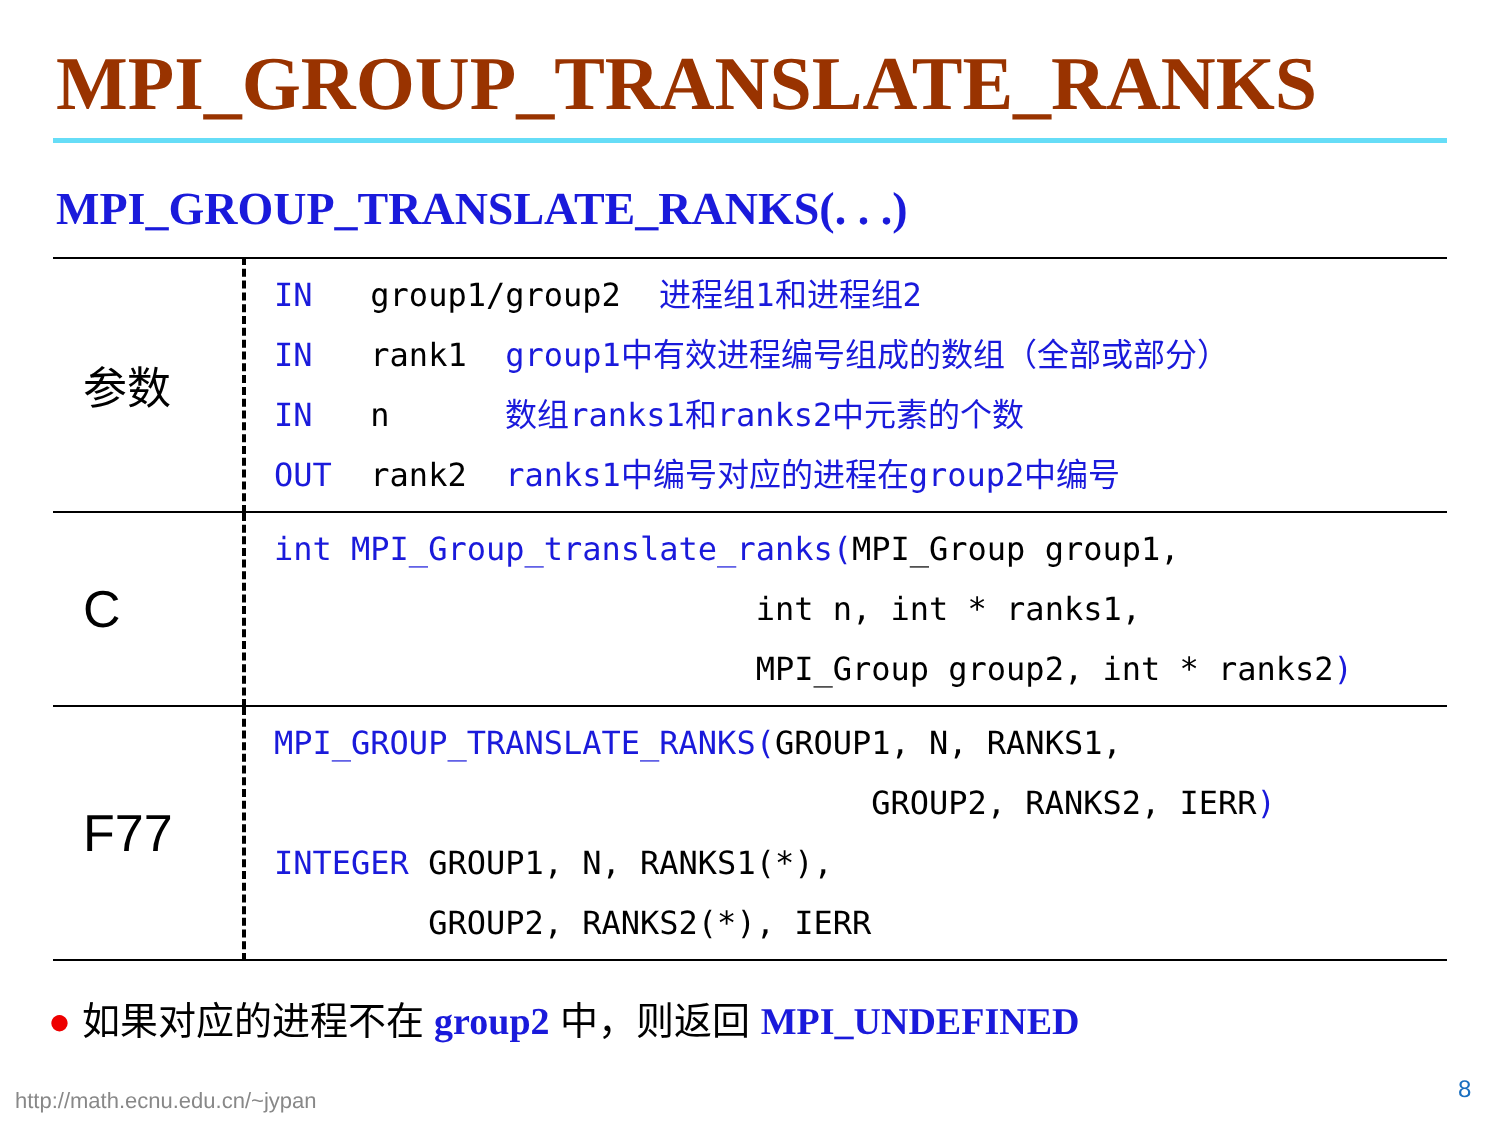MPI_GROUP_TRANSLATE_RANKS
MPI_GROUP_TRANSLATE_RANKS(. . .)
| 参数 | IN group1/group2 进程组1和进程组2 IN rank1 group1中有效进程编号组成的数组（全部或部分） IN n 数组ranks1和ranks2中元素的个数 OUT rank2 ranks1中编号对应的进程在group2中编号 |
| C | int MPI_Group_translate_ranks( MPI_Group group1, int n, int * ranks1, MPI_Group group2, int * ranks2 ) |
| F77 | MPI_GROUP_TRANSLATE_RANKS( GROUP1, N, RANKS1, GROUP2, RANKS2, IERR ) INTEGER GROUP1, N, RANKS1(*), GROUP2, RANKS2(*), IERR |
● 如果对应的进程不在 group2 中，则返回 MPI_UNDEFINED
http://math.ecnu.edu.cn/~jypan 8